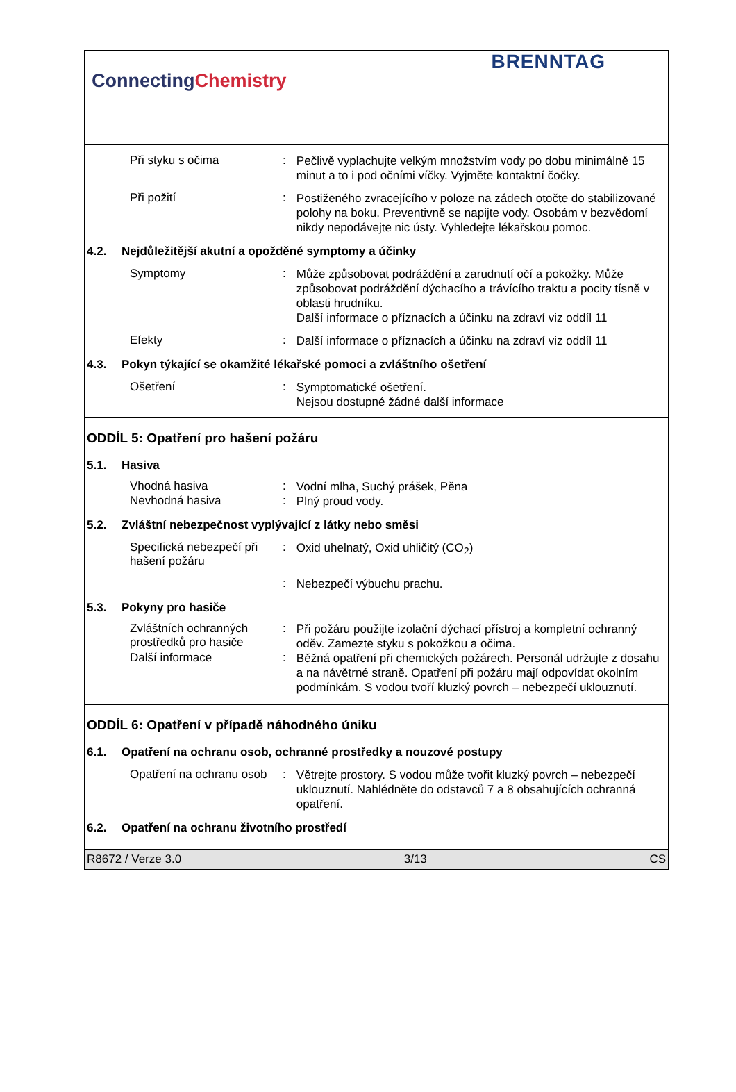ConnectingChemistry
BRENNTAG
Při styku s očima :
Pečlivě vyplachujte velkým množstvím vody po dobu minimálně 15 minut a to i pod očními víčky. Vyjměte kontaktní čočky.
Při požití :
Postiženého zvracejícího v poloze na zádech otočte do stabilizované polohy na boku. Preventivně se napijte vody. Osobám v bezvědomí nikdy nepodávejte nic ústy. Vyhledejte lékařskou pomoc.
4.2. Nejdůležitější akutní a opožděné symptomy a účinky
Symptomy :
Může způsobovat podráždění a zarudnutí očí a pokožky. Může způsobovat podráždění dýchacího a trávícího traktu a pocity tísně v oblasti hrudníku.
Další informace o příznacích a účinku na zdraví viz oddíl 11
Efekty :
Další informace o příznacích a účinku na zdraví viz oddíl 11
4.3. Pokyn týkající se okamžité lékařské pomoci a zvláštního ošetření
Ošetření :
Symptomatické ošetření.
Nejsou dostupné žádné další informace
ODDÍL 5: Opatření pro hašení požáru
5.1. Hasiva
Vhodná hasiva :
Vodní mlha, Suchý prášek, Pěna
Nevhodná hasiva :
Plný proud vody.
5.2. Zvláštní nebezpečnost vyplývající z látky nebo směsi
Specifická nebezpečí při hašení požáru
:
Oxid uhelnatý, Oxid uhličitý (CO<sub>2</sub>)
:
Nebezpečí výbuchu prachu.
5.3. Pokyny pro hasiče
Zvláštních ochranných prostředků pro hasiče
:
Při požáru použijte izolační dýchací přístroj a kompletní ochranný oděv. Zamezte styku s pokožkou a očima.
Další informace :
Běžná opatření při chemických požárech. Personál udržujte z dosahu a na návětrné straně. Opatření při požáru mají odpovídat okolním podmínkám. S vodou tvoří kluzký povrch – nebezpečí uklouznutí.
ODDÍL 6: Opatření v případě náhodného úniku
6.1. Opatření na ochranu osob, ochranné prostředky a nouzové postupy
Opatření na ochranu osob
:
Větrejte prostory. S vodou může tvořit kluzký povrch – nebezpečí uklouznutí. Nahlédněte do odstavců 7 a 8 obsahujících ochranná opatření.
6.2. Opatření na ochranu životního prostředí
R8672 / Verze 3.0 3/13 CS